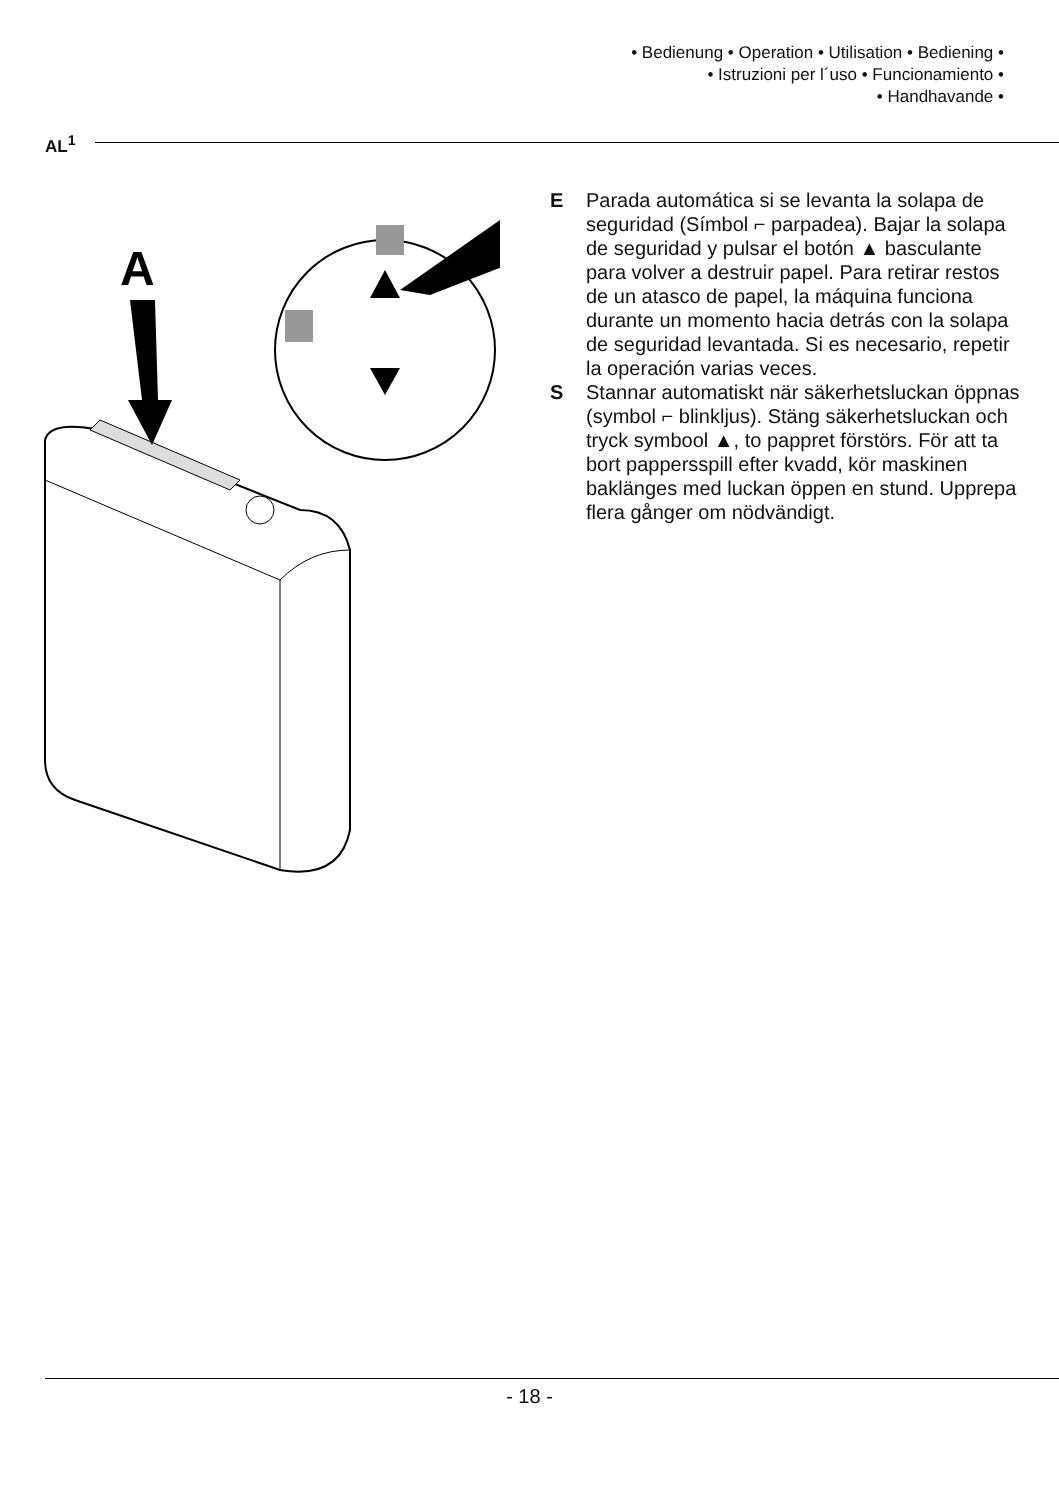• Bedienung • Operation • Utilisation • Bediening •
• Istruzioni per l´uso • Funcionamiento •
• Handhavande •
AL<sup>1</sup>
A
E Parada automática si se levanta la solapa de seguridad (Símbol ⌐ parpadea). Bajar la solapa de seguridad y pulsar el botón ▲ basculante para volver a destruir papel. Para retirar restos de un atasco de papel, la máquina funciona durante un momento hacia detrás con la solapa de seguridad levantada. Si es necesario, repetir la operación varias veces.
S Stannar automatiskt när säkerhetsluckan öppnas (symbol ⌐ blinkljus). Stäng säkerhetsluckan och tryck symbool ▲, to pappret förstörs. För att ta bort pappersspill efter kvadd, kör maskinen baklänges med luckan öppen en stund. Upprepa flera gånger om nödvändigt.
- 18 -